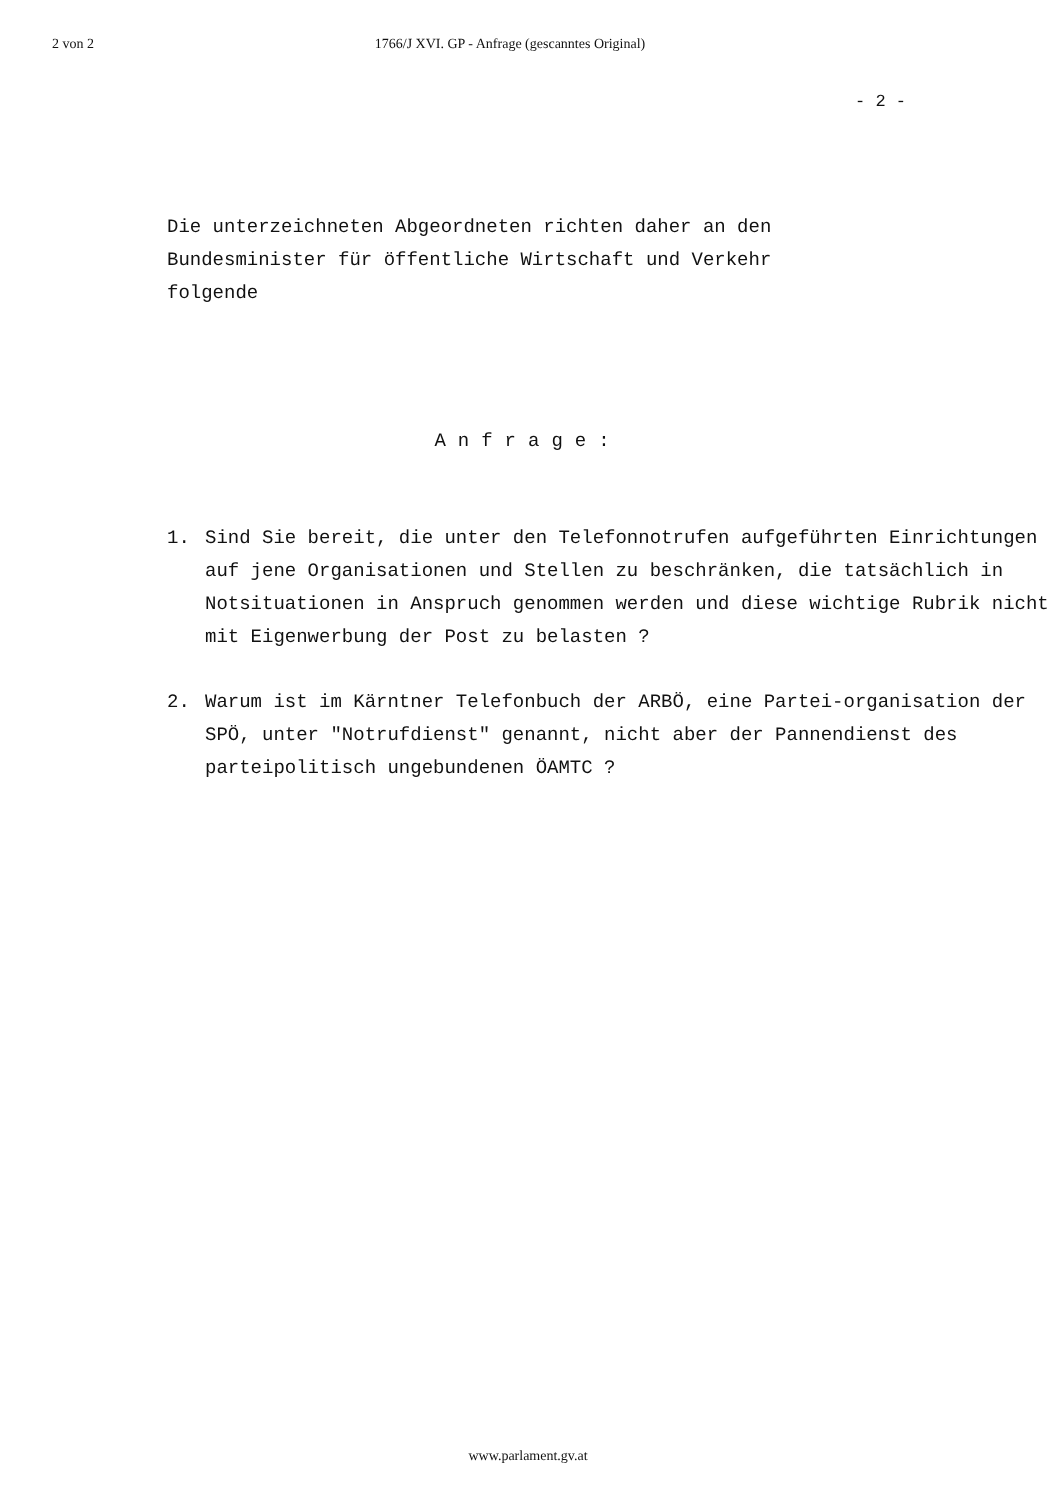2 von 2 1766/J XVI. GP - Anfrage (gescanntes Original)
- 2 -
Die unterzeichneten Abgeordneten richten daher an den
Bundesminister für öffentliche Wirtschaft und Verkehr
folgende
Anfrage:
1. Sind Sie bereit, die unter den Telefonnotrufen aufgeführten Einrichtungen auf jene Organisationen und Stellen zu beschränken, die tatsächlich in Notsituationen in Anspruch genommen werden und diese wichtige Rubrik nicht mit Eigenwerbung der Post zu belasten ?
2. Warum ist im Kärntner Telefonbuch der ARBÖ, eine Partei-organisation der SPÖ, unter "Notrufdienst" genannt, nicht aber der Pannendienst des parteipolitisch ungebundenen ÖAMTC ?
www.parlament.gv.at